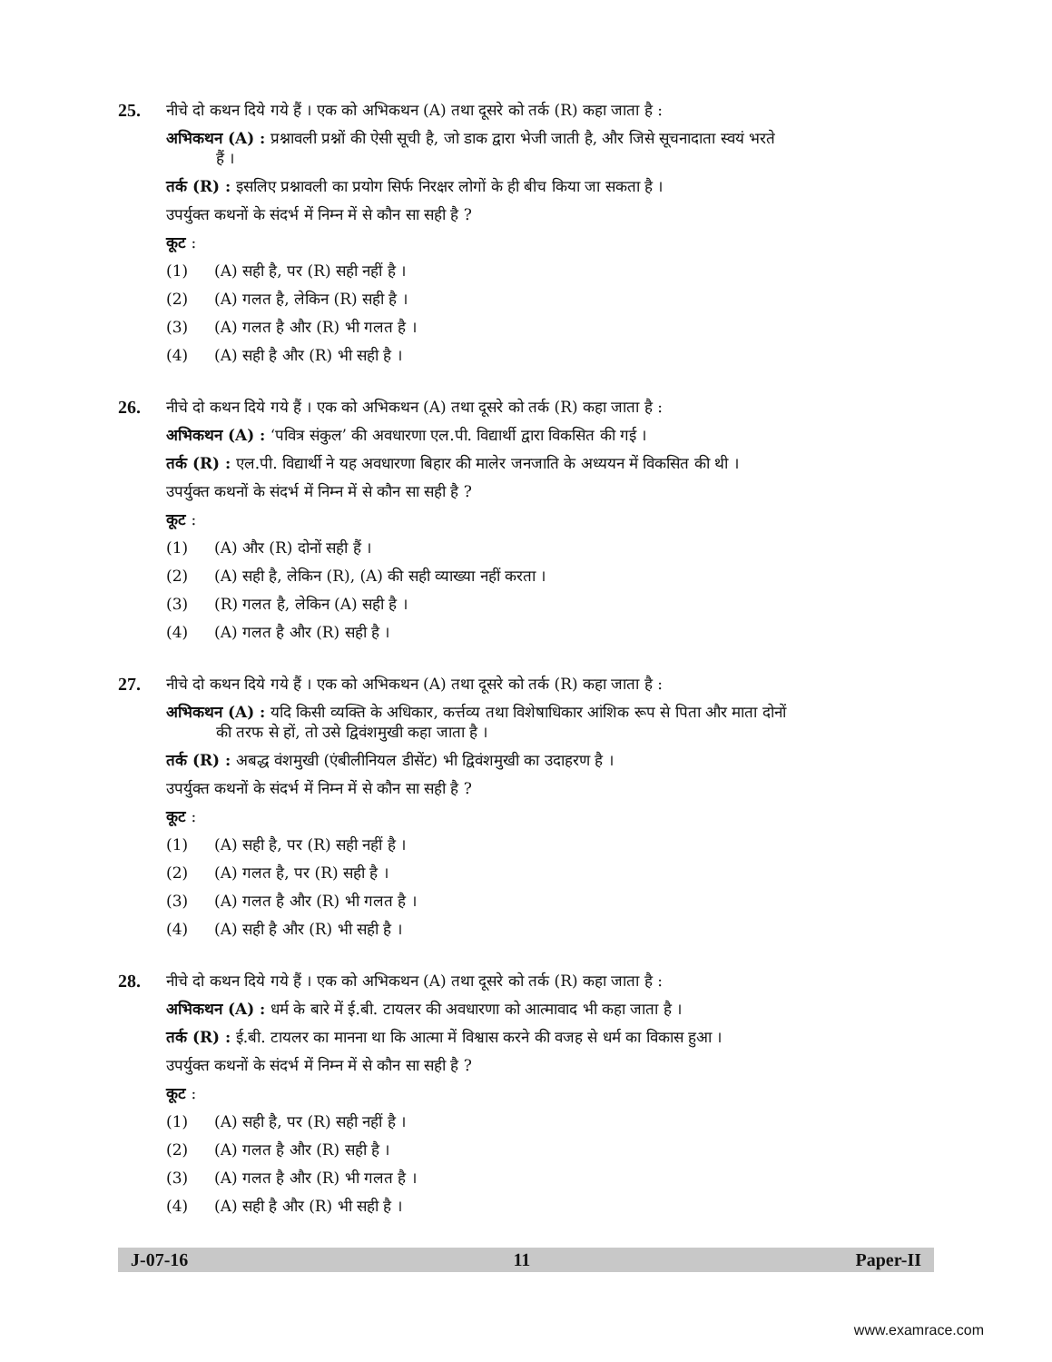25.
नीचे दो कथन दिये गये हैं । एक को अभिकथन (A) तथा दूसरे को तर्क (R) कहा जाता है :
अभिकथन (A) : प्रश्नावली प्रश्नों की ऐसी सूची है, जो डाक द्वारा भेजी जाती है, और जिसे सूचनादाता स्वयं भरते
हैं ।
तर्क (R) : इसलिए प्रश्नावली का प्रयोग सिर्फ निरक्षर लोगों के ही बीच किया जा सकता है ।
उपर्युक्त कथनों के संदर्भ में निम्न में से कौन सा सही है ?
कूट :
(1) (A) सही है, पर (R) सही नहीं है ।
(2) (A) गलत है, लेकिन (R) सही है ।
(3) (A) गलत है और (R) भी गलत है ।
(4) (A) सही है और (R) भी सही है ।
26.
नीचे दो कथन दिये गये हैं । एक को अभिकथन (A) तथा दूसरे को तर्क (R) कहा जाता है :
अभिकथन (A) : ‘पवित्र संकुल’ की अवधारणा एल.पी. विद्यार्थी द्वारा विकसित की गई ।
तर्क (R) : एल.पी. विद्यार्थी ने यह अवधारणा बिहार की मालेर जनजाति के अध्ययन में विकसित की थी ।
उपर्युक्त कथनों के संदर्भ में निम्न में से कौन सा सही है ?
कूट :
(1) (A) और (R) दोनों सही हैं ।
(2) (A) सही है, लेकिन (R), (A) की सही व्याख्या नहीं करता ।
(3) (R) गलत है, लेकिन (A) सही है ।
(4) (A) गलत है और (R) सही है ।
27.
नीचे दो कथन दिये गये हैं । एक को अभिकथन (A) तथा दूसरे को तर्क (R) कहा जाता है :
अभिकथन (A) : यदि किसी व्यक्ति के अधिकार, कर्त्तव्य तथा विशेषाधिकार आंशिक रूप से पिता और माता दोनों
की तरफ से हों, तो उसे द्विवंशमुखी कहा जाता है ।
तर्क (R) : अबद्ध वंशमुखी (एंबीलीनियल डीसेंट) भी द्विवंशमुखी का उदाहरण है ।
उपर्युक्त कथनों के संदर्भ में निम्न में से कौन सा सही है ?
कूट :
(1) (A) सही है, पर (R) सही नहीं है ।
(2) (A) गलत है, पर (R) सही है ।
(3) (A) गलत है और (R) भी गलत है ।
(4) (A) सही है और (R) भी सही है ।
28.
नीचे दो कथन दिये गये हैं । एक को अभिकथन (A) तथा दूसरे को तर्क (R) कहा जाता है :
अभिकथन (A) : धर्म के बारे में ई.बी. टायलर की अवधारणा को आत्मावाद भी कहा जाता है ।
तर्क (R) : ई.बी. टायलर का मानना था कि आत्मा में विश्वास करने की वजह से धर्म का विकास हुआ ।
उपर्युक्त कथनों के संदर्भ में निम्न में से कौन सा सही है ?
कूट :
(1) (A) सही है, पर (R) सही नहीं है ।
(2) (A) गलत है और (R) सही है ।
(3) (A) गलत है और (R) भी गलत है ।
(4) (A) सही है और (R) भी सही है ।
J-07-16 11 Paper-II
www.examrace.com